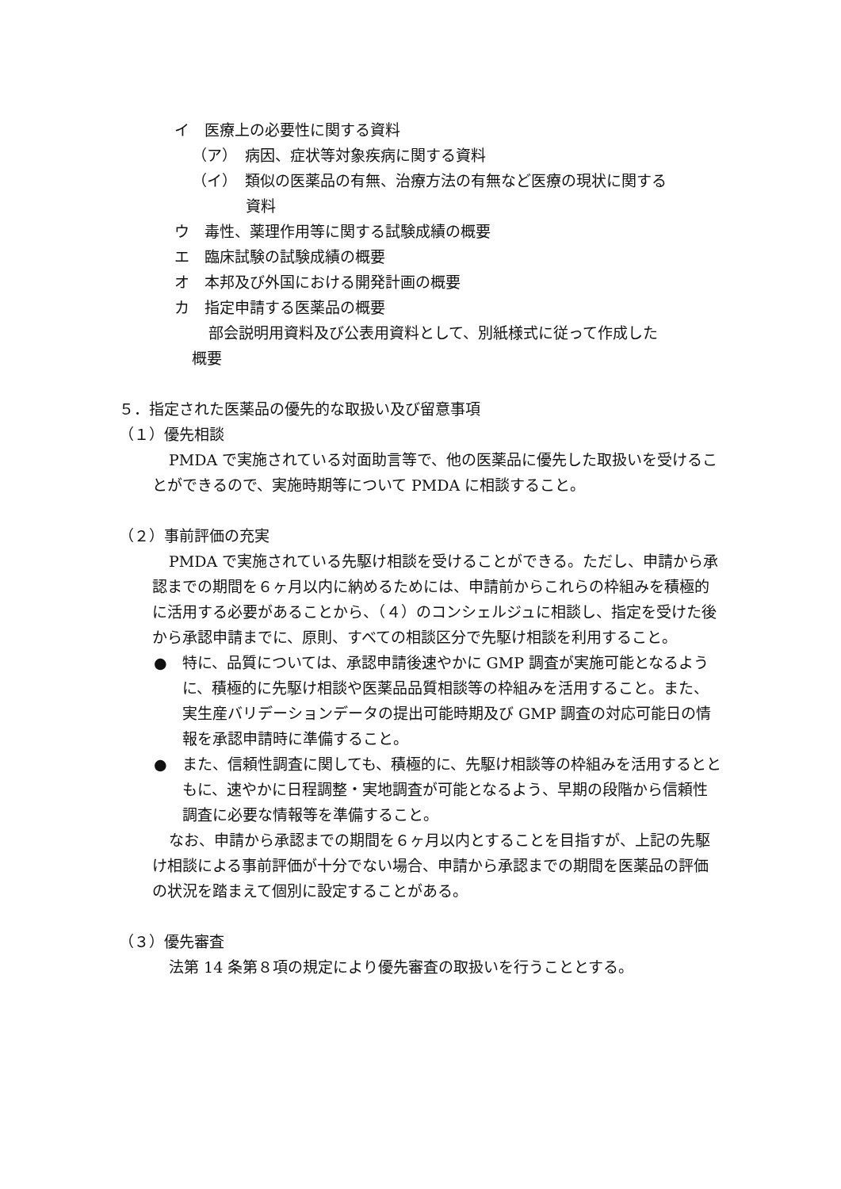イ　医療上の必要性に関する資料
（ア）　病因、症状等対象疾病に関する資料
（イ）　類似の医薬品の有無、治療方法の有無など医療の現状に関する
資料
ウ　毒性、薬理作用等に関する試験成績の概要
エ　臨床試験の試験成績の概要
オ　本邦及び外国における開発計画の概要
カ　指定申請する医薬品の概要
部会説明用資料及び公表用資料として、別紙様式に従って作成した
概要
５．指定された医薬品の優先的な取扱い及び留意事項
（１）優先相談
PMDA で実施されている対面助言等で、他の医薬品に優先した取扱いを受けることができるので、実施時期等について PMDA に相談すること。
（２）事前評価の充実
PMDA で実施されている先駆け相談を受けることができる。ただし、申請から承認までの期間を６ヶ月以内に納めるためには、申請前からこれらの枠組みを積極的に活用する必要があることから、（４）のコンシェルジュに相談し、指定を受けた後から承認申請までに、原則、すべての相談区分で先駆け相談を利用すること。
●　特に、品質については、承認申請後速やかに GMP 調査が実施可能となるように、積極的に先駆け相談や医薬品品質相談等の枠組みを活用すること。また、実生産バリデーションデータの提出可能時期及び GMP 調査の対応可能日の情報を承認申請時に準備すること。
●　また、信頼性調査に関しても、積極的に、先駆け相談等の枠組みを活用するとともに、速やかに日程調整・実地調査が可能となるよう、早期の段階から信頼性調査に必要な情報等を準備すること。
なお、申請から承認までの期間を６ヶ月以内とすることを目指すが、上記の先駆け相談による事前評価が十分でない場合、申請から承認までの期間を医薬品の評価の状況を踏まえて個別に設定することがある。
（３）優先審査
法第 14 条第８項の規定により優先審査の取扱いを行うこととする。